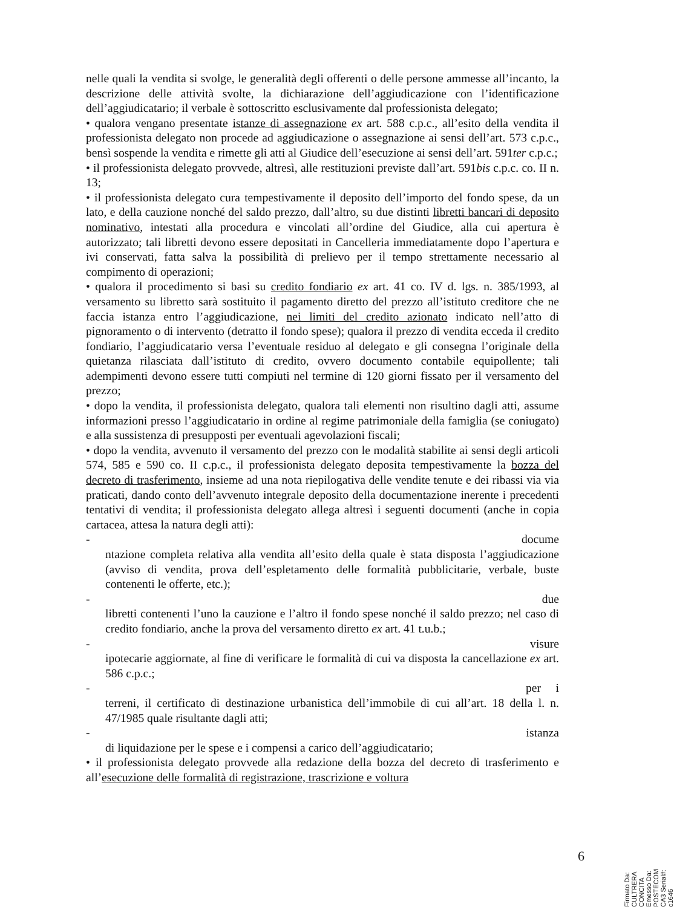nelle quali la vendita si svolge, le generalità degli offerenti o delle persone ammesse all’incanto, la descrizione delle attività svolte, la dichiarazione dell’aggiudicazione con l’identificazione dell’aggiudicatario; il verbale è sottoscritto esclusivamente dal professionista delegato;
• qualora vengano presentate istanze di assegnazione ex art. 588 c.p.c., all’esito della vendita il professionista delegato non procede ad aggiudicazione o assegnazione ai sensi dell’art. 573 c.p.c., bensì sospende la vendita e rimette gli atti al Giudice dell’esecuzione ai sensi dell’art. 591ter c.p.c.;
• il professionista delegato provvede, altresì, alle restituzioni previste dall’art. 591bis c.p.c. co. II n. 13;
• il professionista delegato cura tempestivamente il deposito dell’importo del fondo spese, da un lato, e della cauzione nonché del saldo prezzo, dall’altro, su due distinti libretti bancari di deposito nominativo, intestati alla procedura e vincolati all’ordine del Giudice, alla cui apertura è autorizzato; tali libretti devono essere depositati in Cancelleria immediatamente dopo l’apertura e ivi conservati, fatta salva la possibilità di prelievo per il tempo strettamente necessario al compimento di operazioni;
• qualora il procedimento si basi su credito fondiario ex art. 41 co. IV d. lgs. n. 385/1993, al versamento su libretto sarà sostituito il pagamento diretto del prezzo all’istituto creditore che ne faccia istanza entro l’aggiudicazione, nei limiti del credito azionato indicato nell’atto di pignoramento o di intervento (detratto il fondo spese); qualora il prezzo di vendita ecceda il credito fondiario, l’aggiudicatario versa l’eventuale residuo al delegato e gli consegna l’originale della quietanza rilasciata dall’istituto di credito, ovvero documento contabile equipollente; tali adempimenti devono essere tutti compiuti nel termine di 120 giorni fissato per il versamento del prezzo;
• dopo la vendita, il professionista delegato, qualora tali elementi non risultino dagli atti, assume informazioni presso l’aggiudicatario in ordine al regime patrimoniale della famiglia (se coniugato) e alla sussistenza di presupposti per eventuali agevolazioni fiscali;
• dopo la vendita, avvenuto il versamento del prezzo con le modalità stabilite ai sensi degli articoli 574, 585 e 590 co. II c.p.c., il professionista delegato deposita tempestivamente la bozza del decreto di trasferimento, insieme ad una nota riepilogativa delle vendite tenute e dei ribassi via via praticati, dando conto dell’avvenuto integrale deposito della documentazione inerente i precedenti tentativi di vendita; il professionista delegato allega altresì i seguenti documenti (anche in copia cartacea, attesa la natura degli atti):
- docume
ntazione completa relativa alla vendita all’esito della quale è stata disposta l’aggiudicazione (avviso di vendita, prova dell’espletamento delle formalità pubblicitarie, verbale, buste contenenti le offerte, etc.);
- due
libretti contenenti l’uno la cauzione e l’altro il fondo spese nonché il saldo prezzo; nel caso di credito fondiario, anche la prova del versamento diretto ex art. 41 t.u.b.;
- visure
ipotecarie aggiornate, al fine di verificare le formalità di cui va disposta la cancellazione ex art. 586 c.p.c.;
- per i
terreni, il certificato di destinazione urbanistica dell’immobile di cui all’art. 18 della l. n. 47/1985 quale risultante dagli atti;
- istanza
di liquidazione per le spese e i compensi a carico dell’aggiudicatario;
• il professionista delegato provvede alla redazione della bozza del decreto di trasferimento e all’esecuzione delle formalità di registrazione, trascrizione e voltura
6
Firmato Da: CULTRERA CONCITA Emesso Da: POSTECOM CA3 Serial#: c1646